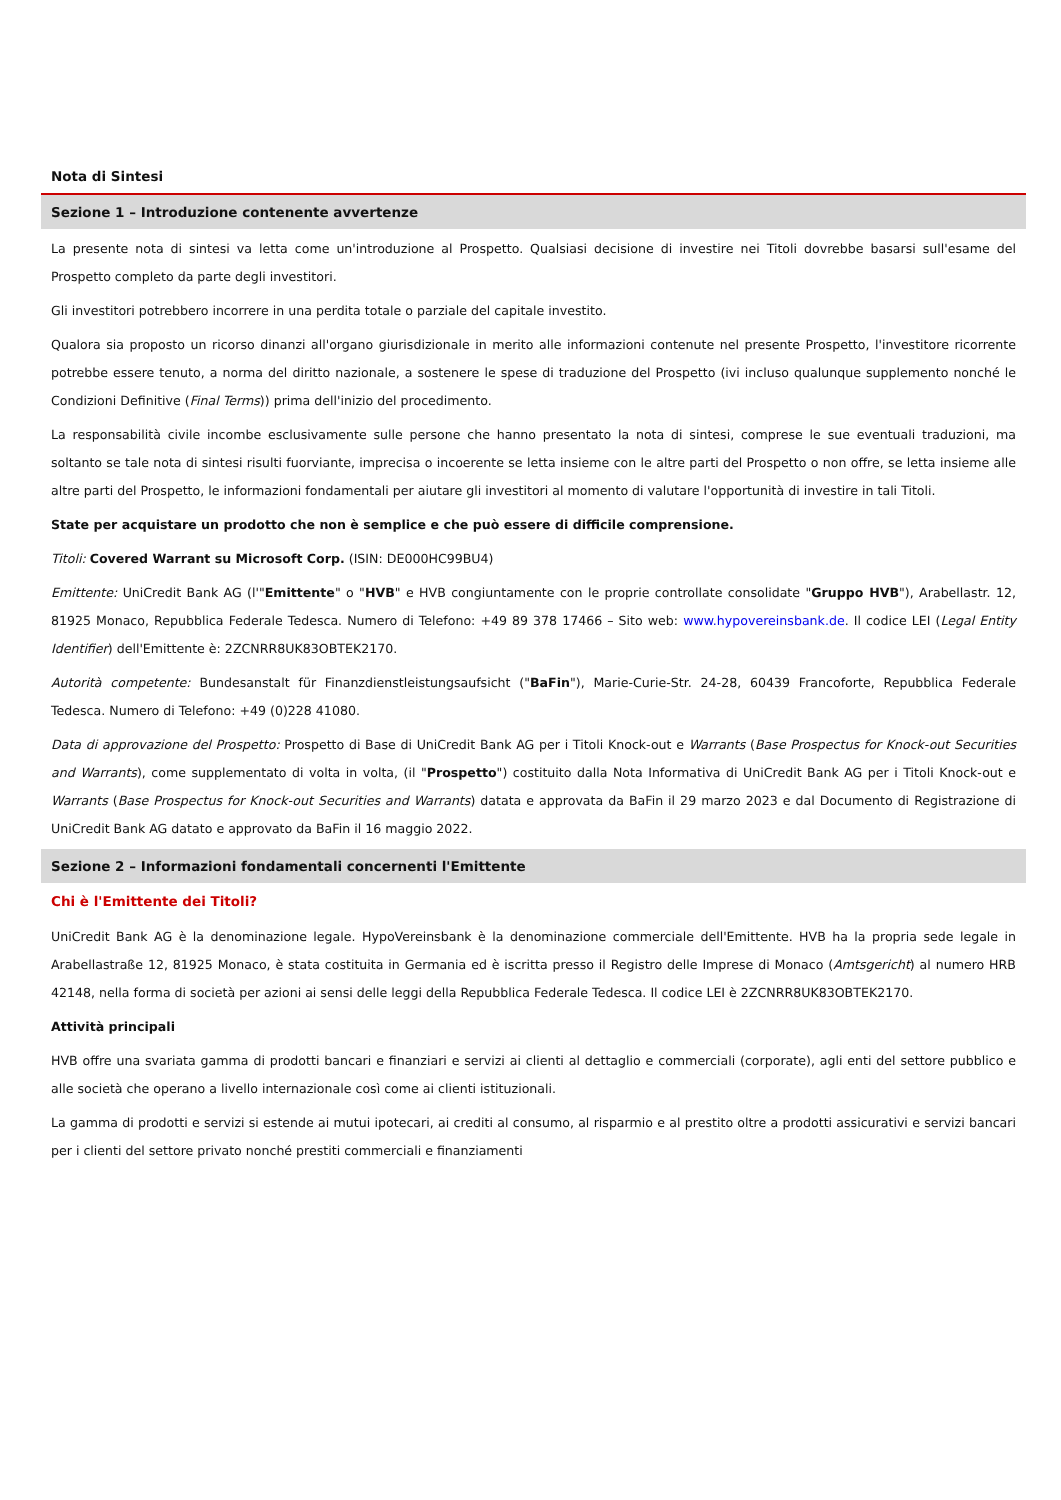Nota di Sintesi
Sezione 1 – Introduzione contenente avvertenze
La presente nota di sintesi va letta come un'introduzione al Prospetto. Qualsiasi decisione di investire nei Titoli dovrebbe basarsi sull'esame del Prospetto completo da parte degli investitori.
Gli investitori potrebbero incorrere in una perdita totale o parziale del capitale investito.
Qualora sia proposto un ricorso dinanzi all'organo giurisdizionale in merito alle informazioni contenute nel presente Prospetto, l'investitore ricorrente potrebbe essere tenuto, a norma del diritto nazionale, a sostenere le spese di traduzione del Prospetto (ivi incluso qualunque supplemento nonché le Condizioni Definitive (Final Terms)) prima dell'inizio del procedimento.
La responsabilità civile incombe esclusivamente sulle persone che hanno presentato la nota di sintesi, comprese le sue eventuali traduzioni, ma soltanto se tale nota di sintesi risulti fuorviante, imprecisa o incoerente se letta insieme con le altre parti del Prospetto o non offre, se letta insieme alle altre parti del Prospetto, le informazioni fondamentali per aiutare gli investitori al momento di valutare l'opportunità di investire in tali Titoli.
State per acquistare un prodotto che non è semplice e che può essere di difficile comprensione.
Titoli: Covered Warrant su Microsoft Corp. (ISIN: DE000HC99BU4)
Emittente: UniCredit Bank AG (l'"Emittente" o "HVB" e HVB congiuntamente con le proprie controllate consolidate "Gruppo HVB"), Arabellastr. 12, 81925 Monaco, Repubblica Federale Tedesca. Numero di Telefono: +49 89 378 17466 – Sito web: www.hypovereinsbank.de. Il codice LEI (Legal Entity Identifier) dell'Emittente è: 2ZCNRR8UK83OBTEK2170.
Autorità competente: Bundesanstalt für Finanzdienstleistungsaufsicht ("BaFin"), Marie-Curie-Str. 24-28, 60439 Francoforte, Repubblica Federale Tedesca. Numero di Telefono: +49 (0)228 41080.
Data di approvazione del Prospetto: Prospetto di Base di UniCredit Bank AG per i Titoli Knock-out e Warrants (Base Prospectus for Knock-out Securities and Warrants), come supplementato di volta in volta, (il "Prospetto") costituito dalla Nota Informativa di UniCredit Bank AG per i Titoli Knock-out e Warrants (Base Prospectus for Knock-out Securities and Warrants) datata e approvata da BaFin il 29 marzo 2023 e dal Documento di Registrazione di UniCredit Bank AG datato e approvato da BaFin il 16 maggio 2022.
Sezione 2 – Informazioni fondamentali concernenti l'Emittente
Chi è l'Emittente dei Titoli?
UniCredit Bank AG è la denominazione legale. HypoVereinsbank è la denominazione commerciale dell'Emittente. HVB ha la propria sede legale in Arabellastraße 12, 81925 Monaco, è stata costituita in Germania ed è iscritta presso il Registro delle Imprese di Monaco (Amtsgericht) al numero HRB 42148, nella forma di società per azioni ai sensi delle leggi della Repubblica Federale Tedesca. Il codice LEI è 2ZCNRR8UK83OBTEK2170.
Attività principali
HVB offre una svariata gamma di prodotti bancari e finanziari e servizi ai clienti al dettaglio e commerciali (corporate), agli enti del settore pubblico e alle società che operano a livello internazionale così come ai clienti istituzionali.
La gamma di prodotti e servizi si estende ai mutui ipotecari, ai crediti al consumo, al risparmio e al prestito oltre a prodotti assicurativi e servizi bancari per i clienti del settore privato nonché prestiti commerciali e finanziamenti